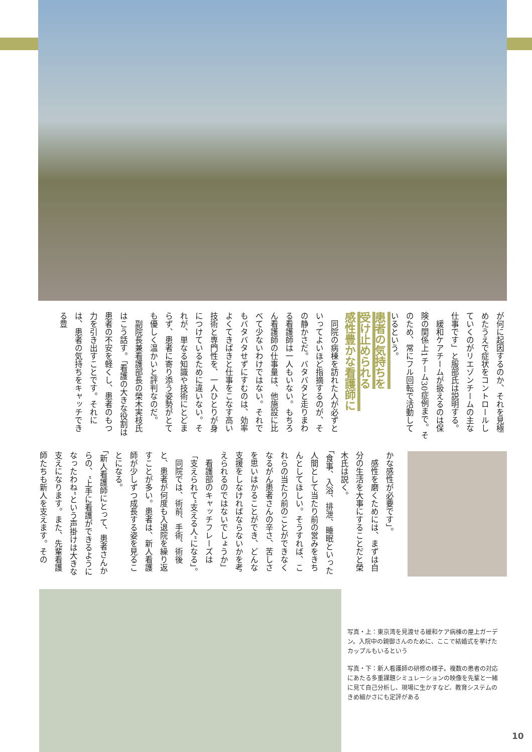が何に起因するのか、それを見極めたうえで症状をコントロールしていくのがリエゾンチームの主な仕事です」と服部氏は説明する。
　緩和ケアチームが扱えるのは保険の関係上1チーム30症例まで。そのため、常にフル回転で活動しているという。
患者の気持ちを
受け止められる
感性豊かな看護師に
　同院の病棟を訪れた人が必ずといってよいほど指摘するのが、その静かさだ。バタバタと走りまわる看護師は一人もいない。もちろん看護師の仕事量は、他施設に比べて少ないわけではない。それでもバタバタせずにすむのは、効率よくてきぱきと仕事をこなす高い技術と専門性を、一人ひとりが身につけているために違いない。それが、単なる知識や技術にとどまらず、患者に寄り添う姿勢がとても優しく温かいと評判なのだ。
　副院長兼看護部長の榮木実枝氏はこう話す。「看護の大きな役割は患者の不安を軽くし、患者のもつ力を引き出すことです。それには、患者の気持ちをキャッチできる豊
かな感性が必要です」。
　感性を磨くためには、まずは自分の生活を大事にすることだと榮木氏は説く。
「食事、入浴、排泄、睡眠といった人間として当たり前の営みをきちんとしてほしい。そうすれば、これらの当たり前のことができなくなるがん患者さんの辛さ、苦しさを思いはかることができ、どんな支援をしなければならないかを考えられるのではないでしょうか」
　看護部のキャッチフレーズは「支えられて“支える人”になる」。
　同院では、術前、手術、術後と、患者が何度も入退院を繰り返すことが多い。患者は、新人看護師が少しずつ成長する姿を見ることになる。
「新人看護師にとって、患者さんからの、“上手に看護ができるようになったわね”という声掛けは大きな支えになります。また、先輩看護師たちも新人を支えます。その
写真・上：東京湾を見渡せる緩和ケア病棟の屋上ガーデン。入院中の親御さんのために、ここで結婚式を挙げたカップルもいるという
写真・下：新人看護師の研修の様子。複数の患者の対応にあたる多重課題シミュレーションの映像を先輩と一緒に見て自己分析し、現場に生かすなど、教育システムのきめ細かさにも定評がある
10